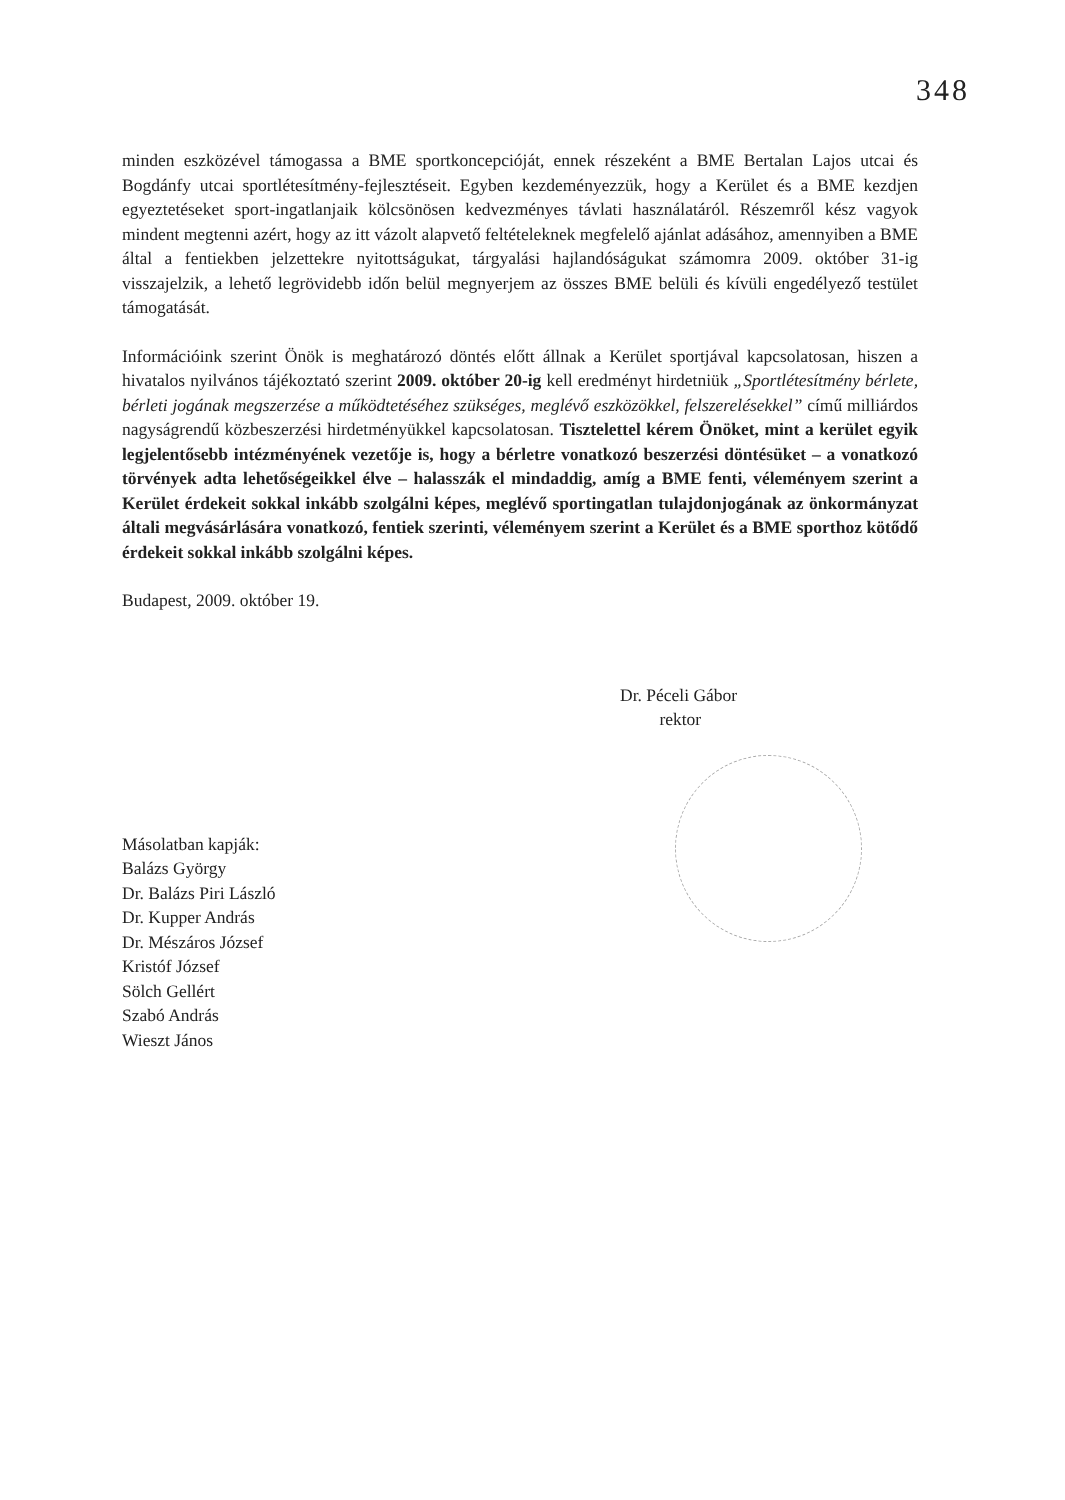348
minden eszközével támogassa a BME sportkoncepcióját, ennek részeként a BME Bertalan Lajos utcai és Bogdánfy utcai sportlétesítmény-fejlesztéseit. Egyben kezdeményezzük, hogy a Kerület és a BME kezdjen egyeztetéseket sport-ingatlanjaik kölcsönösen kedvezményes távlati használatáról. Részemről kész vagyok mindent megtenni azért, hogy az itt vázolt alapvető feltételeknek megfelelő ajánlat adásához, amennyiben a BME által a fentiekben jelzettekre nyitottságukat, tárgyalási hajlandóságukat számomra 2009. október 31-ig visszajelzik, a lehető legrövidebb időn belül megnyerjem az összes BME belüli és kívüli engedélyező testület támogatását.
Információink szerint Önök is meghatározó döntés előtt állnak a Kerület sportjával kapcsolatosan, hiszen a hivatalos nyilvános tájékoztató szerint 2009. október 20-ig kell eredményt hirdetniük „Sportlétesítmény bérlete, bérleti jogának megszerzése a működtetéséhez szükséges, meglévő eszközökkel, felszerelésekkel” című milliárdos nagyságrendű közbeszerzési hirdetményükkel kapcsolatosan. Tisztelettel kérem Önöket, mint a kerület egyik legjelentősebb intézményének vezetője is, hogy a bérletre vonatkozó beszerzési döntésüket – a vonatkozó törvények adta lehetőségeikkel élve – halasszák el mindaddig, amíg a BME fenti, véleményem szerint a Kerület érdekeit sokkal inkább szolgálni képes, meglévő sportingatlan tulajdonjogának az önkormányzat általi megvásárlására vonatkozó, fentiek szerinti, véleményem szerint a Kerület és a BME sporthoz kötődő érdekeit sokkal inkább szolgálni képes.
Budapest, 2009. október 19.
Dr. Péceli Gábor
rektor
Másolatban kapják:
Balázs György
Dr. Balázs Piri László
Dr. Kupper András
Dr. Mészáros József
Kristóf József
Sölch Gellért
Szabó András
Wieszt János